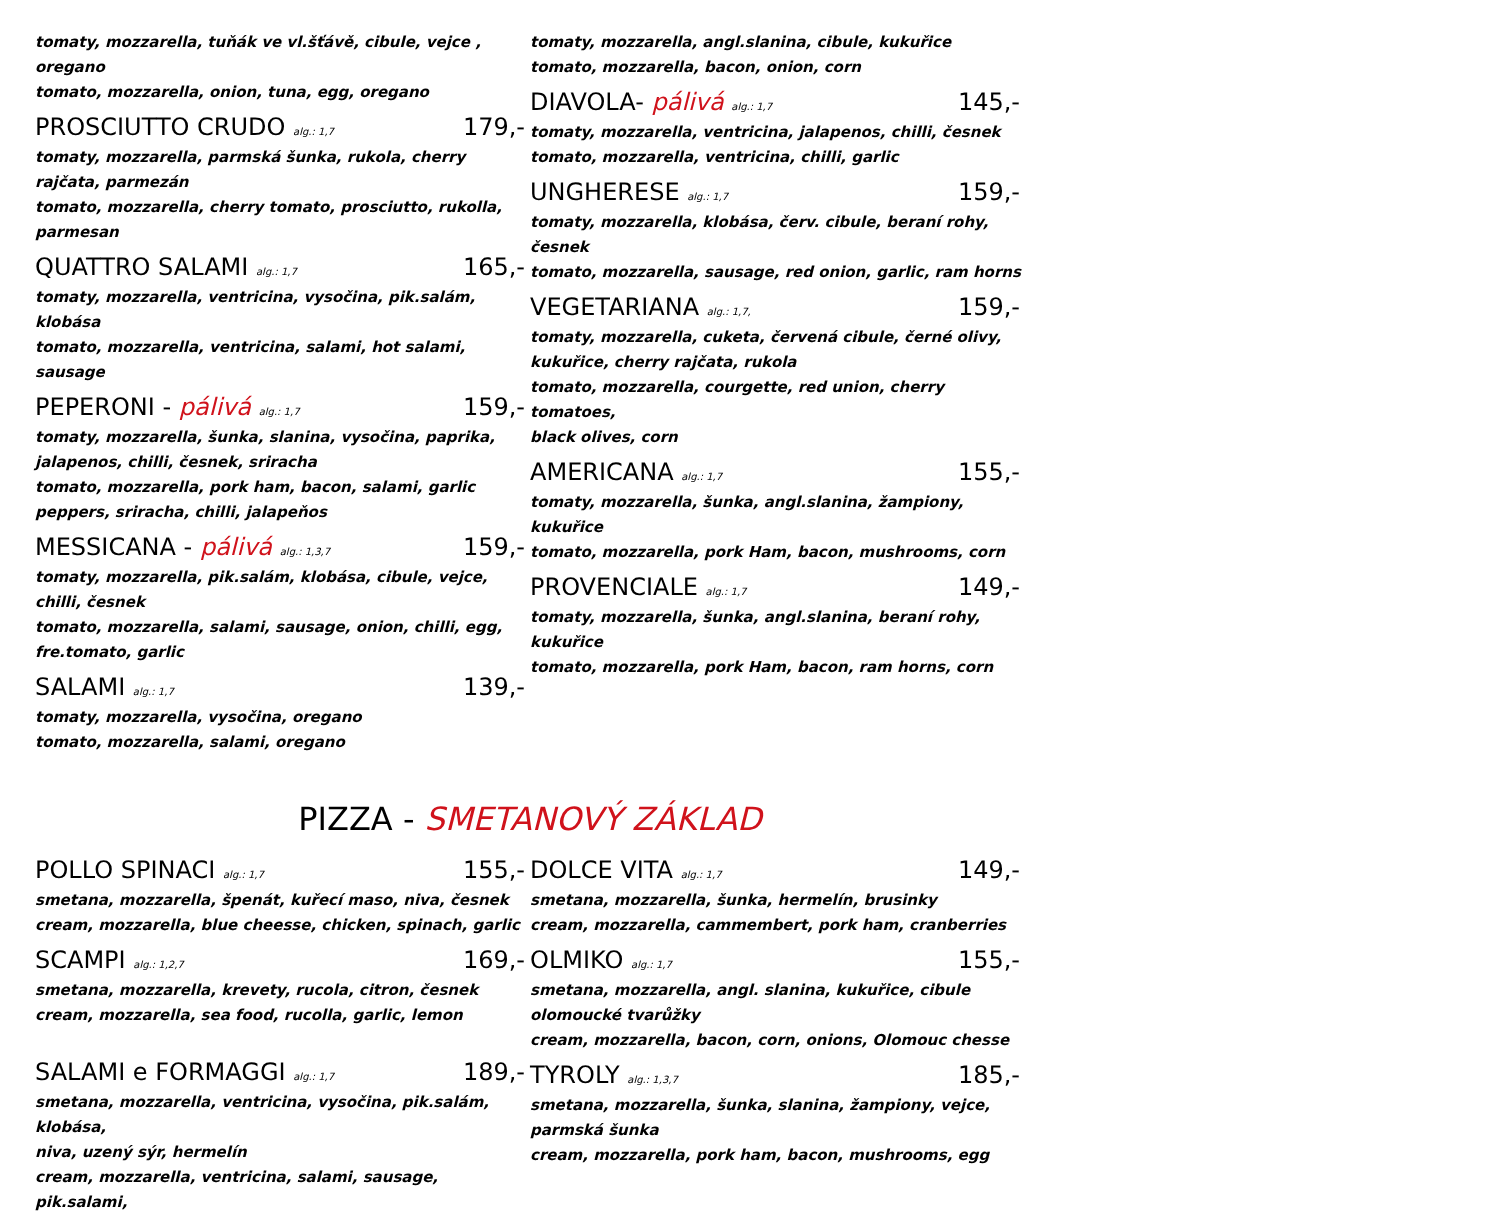tomaty, mozzarella, tuňák ve vl.šťávě, cibule, vejce , oregano
tomato, mozzarella, onion, tuna, egg, oregano
PROSCIUTTO CRUDO alg.: 1,7 179,-
tomaty, mozzarella, parmská šunka, rukola, cherry rajčata, parmezán
tomato, mozzarella, cherry tomato, prosciutto, rukolla, parmesan
QUATTRO SALAMI alg.: 1,7 165,-
tomaty, mozzarella, ventricina, vysočina, pik.salám, klobása
tomato, mozzarella, ventricina, salami, hot salami, sausage
PEPERONI - pálivá alg.: 1,7 159,-
tomaty, mozzarella, šunka, slanina, vysočina, paprika,
jalapenos, chilli, česnek, sriracha
tomato, mozzarella, pork ham, bacon, salami, garlic
peppers, sriracha, chilli, jalapeňos
MESSICANA - pálivá alg.: 1,3,7 159,-
tomaty, mozzarella, pik.salám, klobása, cibule, vejce, chilli, česnek
tomato, mozzarella, salami, sausage, onion, chilli, egg, fre.tomato, garlic
SALAMI alg.: 1,7 139,-
tomaty, mozzarella, vysočina, oregano
tomato, mozzarella, salami, oregano
tomaty, mozzarella, angl.slanina, cibule, kukuřice
tomato, mozzarella, bacon, onion, corn
DIAVOLA- pálivá alg.: 1,7 145,-
tomaty, mozzarella, ventricina, jalapenos, chilli, česnek
tomato, mozzarella, ventricina, chilli, garlic
UNGHERESE alg.: 1,7 159,-
tomaty, mozzarella, klobása, červ. cibule, beraní rohy, česnek
tomato, mozzarella, sausage, red onion, garlic, ram horns
VEGETARIANA alg.: 1,7, 159,-
tomaty, mozzarella, cuketa, červená cibule, černé olivy,
kukuřice, cherry rajčata, rukola
tomato, mozzarella, courgette, red union, cherry tomatoes,
black olives, corn
AMERICANA alg.: 1,7 155,-
tomaty, mozzarella, šunka, angl.slanina, žampiony, kukuřice
tomato, mozzarella, pork Ham, bacon, mushrooms, corn
PROVENCIALE alg.: 1,7 149,-
tomaty, mozzarella, šunka, angl.slanina, beraní rohy, kukuřice
tomato, mozzarella, pork Ham, bacon, ram horns, corn
PIZZA - SMETANOVÝ ZÁKLAD
POLLO SPINACI alg.: 1,7 155,-
smetana, mozzarella, špenát, kuřecí maso, niva, česnek
cream, mozzarella, blue cheesse, chicken, spinach, garlic
SCAMPI alg.: 1,2,7 169,-
smetana, mozzarella, krevety, rucola, citron, česnek
cream, mozzarella, sea food, rucolla, garlic, lemon
SALAMI e FORMAGGI alg.: 1,7 189,-
smetana, mozzarella, ventricina, vysočina, pik.salám, klobása,
niva, uzený sýr, hermelín
cream, mozzarella, ventricina, salami, sausage, pik.salami,
DOLCE VITA alg.: 1,7 149,-
smetana, mozzarella, šunka, hermelín, brusinky
cream, mozzarella, cammembert, pork ham, cranberries
OLMIKO alg.: 1,7 155,-
smetana, mozzarella, angl. slanina, kukuřice, cibule
olomoucké tvarůžky
cream, mozzarella, bacon, corn, onions, Olomouc chesse
TYROLY alg.: 1,3,7 185,-
smetana, mozzarella, šunka, slanina, žampiony, vejce,
parmská šunka
cream, mozzarella, pork ham, bacon, mushrooms, egg